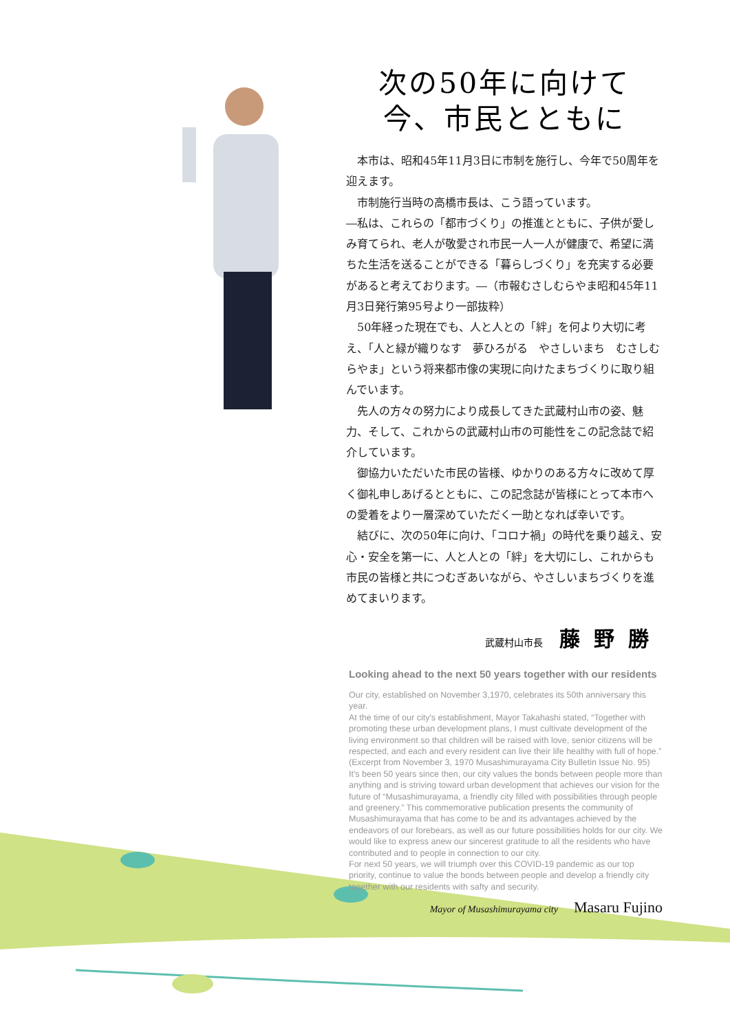次の50年に向けて
今、市民とともに
本市は、昭和45年11月3日に市制を施行し、今年で50周年を迎えます。
市制施行当時の高橋市長は、こう語っています。
―私は、これらの「都市づくり」の推進とともに、子供が愛しみ育てられ、老人が敬愛され市民一人一人が健康で、希望に満ちた生活を送ることができる「暮らしづくり」を充実する必要があると考えております。―（市報むさしむらやま昭和45年11月3日発行第95号より一部抜粋）
50年経った現在でも、人と人との「絆」を何より大切に考え、「人と緑が織りなす　夢ひろがる　やさしいまち　むさしむらやま」という将来都市像の実現に向けたまちづくりに取り組んでいます。
先人の方々の努力により成長してきた武蔵村山市の姿、魅力、そして、これからの武蔵村山市の可能性をこの記念誌で紹介しています。
御協力いただいた市民の皆様、ゆかりのある方々に改めて厚く御礼申しあげるとともに、この記念誌が皆様にとって本市への愛着をより一層深めていただく一助となれば幸いです。
結びに、次の50年に向け、「コロナ禍」の時代を乗り越え、安心・安全を第一に、人と人との「絆」を大切にし、これからも市民の皆様と共につむぎあいながら、やさしいまちづくりを進めてまいります。
武蔵村山市長 藤野勝
Looking ahead to the next 50 years together with our residents
Our city, established on November 3,1970, celebrates its 50th anniversary this year.
At the time of our city's establishment, Mayor Takahashi stated, “Together with promoting these urban development plans, I must cultivate development of the living environment so that children will be raised with love, senior citizens will be respected, and each and every resident can live their life healthy with full of hope.” (Excerpt from November 3, 1970 Musashimurayama City Bulletin Issue No. 95)
It's been 50 years since then, our city values the bonds between people more than anything and is striving toward urban development that achieves our vision for the future of “Musashimurayama, a friendly city filled with possibilities through people and greenery.” This commemorative publication presents the community of Musashimurayama that has come to be and its advantages achieved by the endeavors of our forebears, as well as our future possibilities holds for our city. We would like to express anew our sincerest gratitude to all the residents who have contributed and to people in connection to our city.
For next 50 years, we will triumph over this COVID-19 pandemic as our top priority, continue to value the bonds between people and develop a friendly city together with our residents with safty and security.
Mayor of Musashimurayama city Masaru Fujino